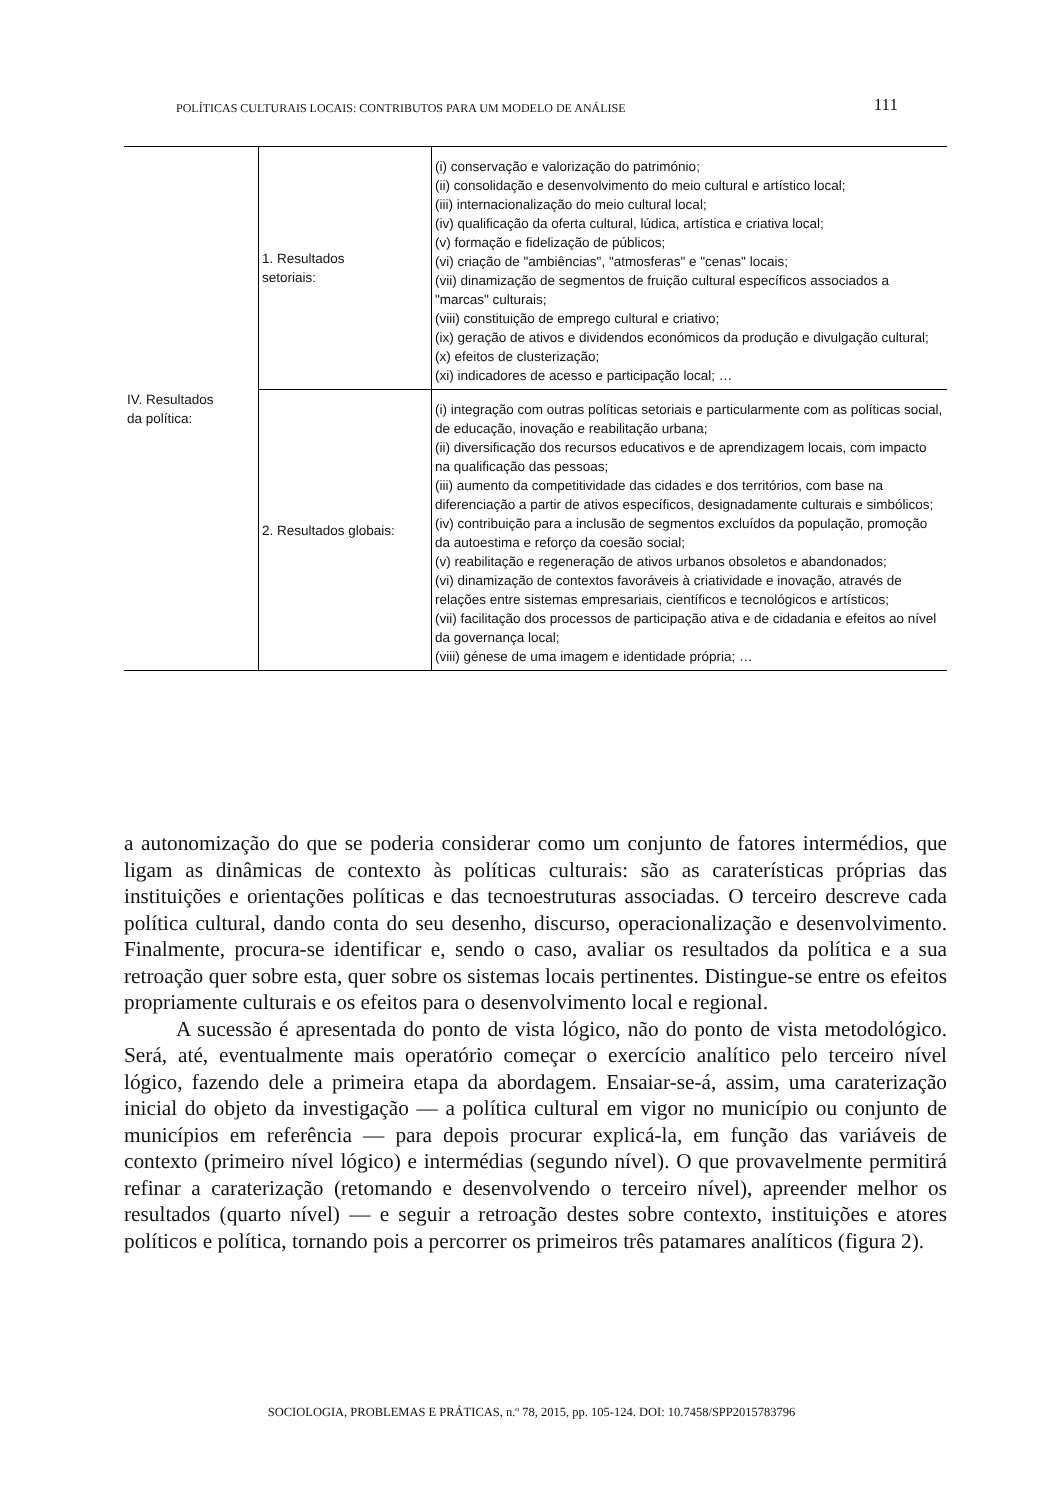POLÍTICAS CULTURAIS LOCAIS: CONTRIBUTOS PARA UM MODELO DE ANÁLISE 111
| IV. Resultados da política: | 1. Resultados setoriais: | (i) conservação e valorização do património; (ii) consolidação e desenvolvimento do meio cultural e artístico local; (iii) internacionalização do meio cultural local; (iv) qualificação da oferta cultural, lúdica, artística e criativa local; (v) formação e fidelização de públicos; (vi) criação de "ambiências", "atmosferas" e "cenas" locais; (vii) dinamização de segmentos de fruição cultural específicos associados a "marcas" culturais; (viii) constituição de emprego cultural e criativo; (ix) geração de ativos e dividendos económicos da produção e divulgação cultural; (x) efeitos de clusterização; (xi) indicadores de acesso e participação local; … |
| | 2. Resultados globais: | (i) integração com outras políticas setoriais e particularmente com as políticas social, de educação, inovação e reabilitação urbana; (ii) diversificação dos recursos educativos e de aprendizagem locais, com impacto na qualificação das pessoas; (iii) aumento da competitividade das cidades e dos territórios, com base na diferenciação a partir de ativos específicos, designadamente culturais e simbólicos; (iv) contribuição para a inclusão de segmentos excluídos da população, promoção da autoestima e reforço da coesão social; (v) reabilitação e regeneração de ativos urbanos obsoletos e abandonados; (vi) dinamização de contextos favoráveis à criatividade e inovação, através de relações entre sistemas empresariais, científicos e tecnológicos e artísticos; (vii) facilitação dos processos de participação ativa e de cidadania e efeitos ao nível da governança local; (viii) génese de uma imagem e identidade própria; … |
a autonomização do que se poderia considerar como um conjunto de fatores intermédios, que ligam as dinâmicas de contexto às políticas culturais: são as caraterísticas próprias das instituições e orientações políticas e das tecnoestruturas associadas. O terceiro descreve cada política cultural, dando conta do seu desenho, discurso, operacionalização e desenvolvimento. Finalmente, procura-se identificar e, sendo o caso, avaliar os resultados da política e a sua retroação quer sobre esta, quer sobre os sistemas locais pertinentes. Distingue-se entre os efeitos propriamente culturais e os efeitos para o desenvolvimento local e regional.
A sucessão é apresentada do ponto de vista lógico, não do ponto de vista metodológico. Será, até, eventualmente mais operatório começar o exercício analítico pelo terceiro nível lógico, fazendo dele a primeira etapa da abordagem. Ensaiar-se-á, assim, uma caraterização inicial do objeto da investigação — a política cultural em vigor no município ou conjunto de municípios em referência — para depois procurar explicá-la, em função das variáveis de contexto (primeiro nível lógico) e intermédias (segundo nível). O que provavelmente permitirá refinar a caraterização (retomando e desenvolvendo o terceiro nível), apreender melhor os resultados (quarto nível) — e seguir a retroação destes sobre contexto, instituições e atores políticos e política, tornando pois a percorrer os primeiros três patamares analíticos (figura 2).
SOCIOLOGIA, PROBLEMAS E PRÁTICAS, n.º 78, 2015, pp. 105-124. DOI: 10.7458/SPP2015783796